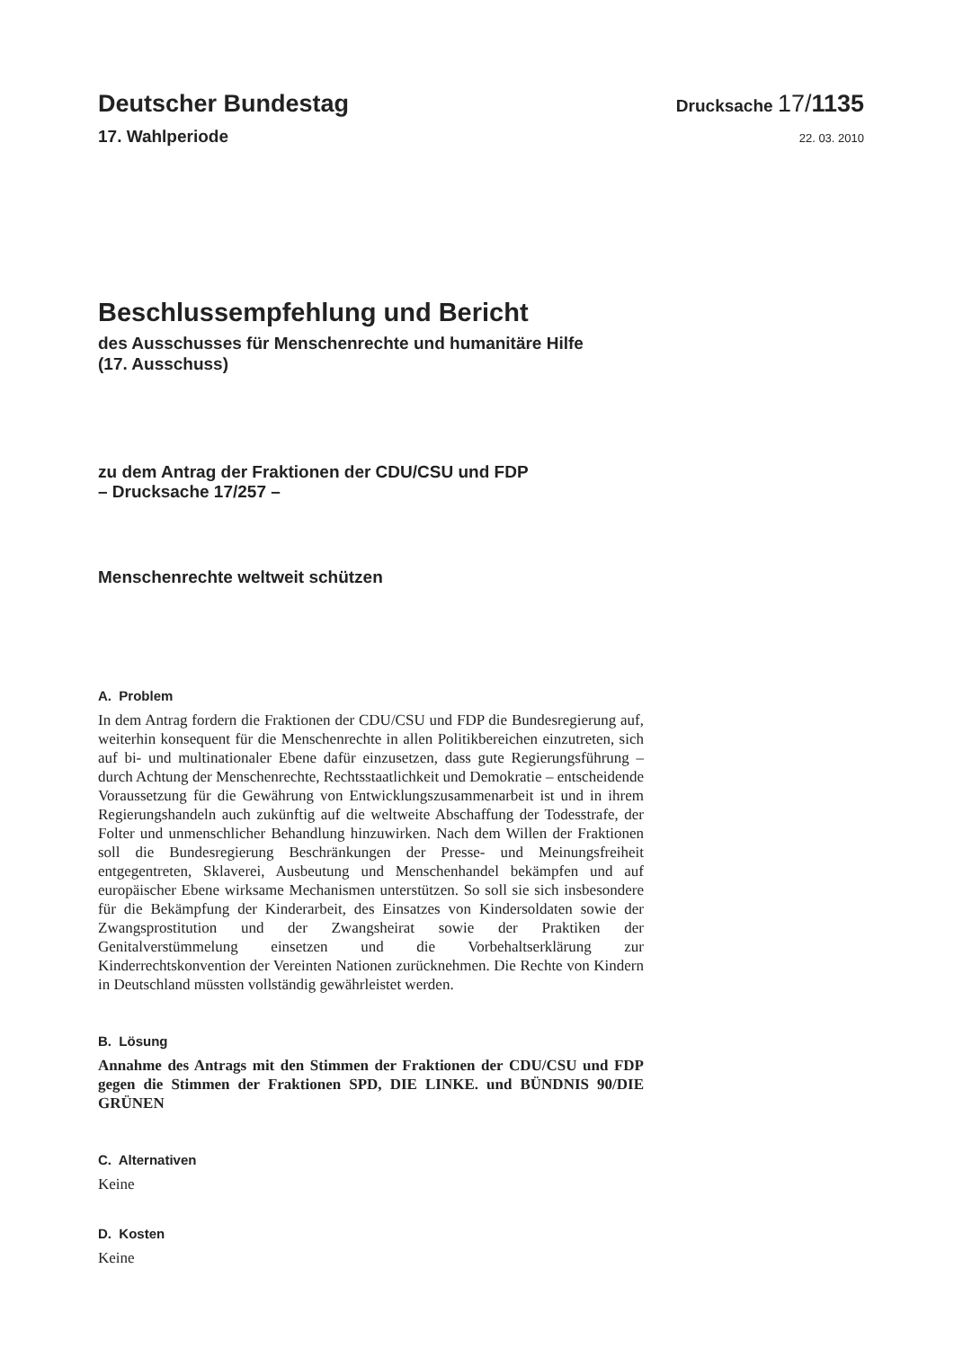Deutscher Bundestag
Drucksache 17/1135
17. Wahlperiode
22. 03. 2010
Beschlussempfehlung und Bericht
des Ausschusses für Menschenrechte und humanitäre Hilfe
(17. Ausschuss)
zu dem Antrag der Fraktionen der CDU/CSU und FDP
– Drucksache 17/257 –
Menschenrechte weltweit schützen
A. Problem
In dem Antrag fordern die Fraktionen der CDU/CSU und FDP die Bundesregierung auf, weiterhin konsequent für die Menschenrechte in allen Politikbereichen einzutreten, sich auf bi- und multinationaler Ebene dafür einzusetzen, dass gute Regierungsführung – durch Achtung der Menschenrechte, Rechtsstaatlichkeit und Demokratie – entscheidende Voraussetzung für die Gewährung von Entwicklungszusammenarbeit ist und in ihrem Regierungshandeln auch zukünftig auf die weltweite Abschaffung der Todesstrafe, der Folter und unmenschlicher Behandlung hinzuwirken. Nach dem Willen der Fraktionen soll die Bundesregierung Beschränkungen der Presse- und Meinungsfreiheit entgegentreten, Sklaverei, Ausbeutung und Menschenhandel bekämpfen und auf europäischer Ebene wirksame Mechanismen unterstützen. So soll sie sich insbesondere für die Bekämpfung der Kinderarbeit, des Einsatzes von Kindersoldaten sowie der Zwangsprostitution und der Zwangsheirat sowie der Praktiken der Genitalverstümmelung einsetzen und die Vorbehaltserklärung zur Kinderrechtskonvention der Vereinten Nationen zurücknehmen. Die Rechte von Kindern in Deutschland müssten vollständig gewährleistet werden.
B. Lösung
Annahme des Antrags mit den Stimmen der Fraktionen der CDU/CSU und FDP gegen die Stimmen der Fraktionen SPD, DIE LINKE. und BÜNDNIS 90/DIE GRÜNEN
C. Alternativen
Keine
D. Kosten
Keine